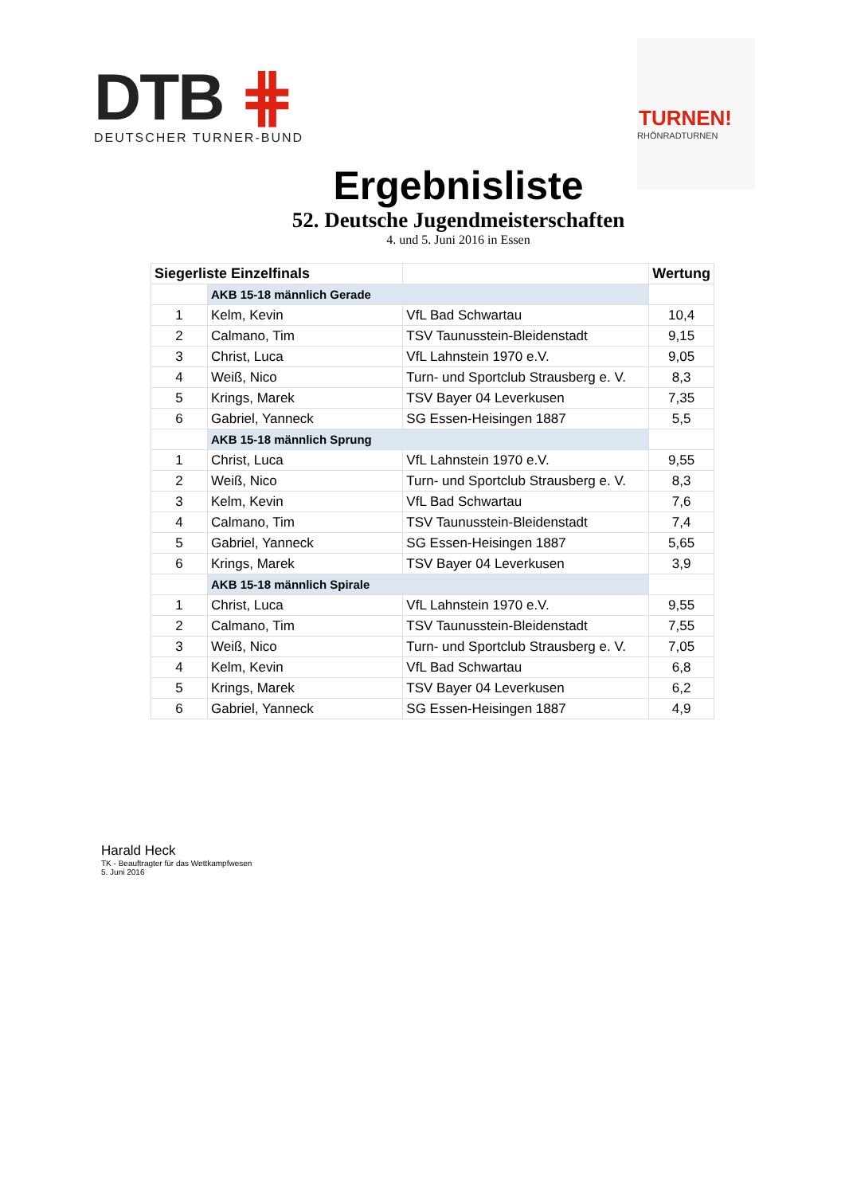DTB ⋕
DEUTSCHER TURNER-BUND
TURNEN!
RHÖNRADTURNEN
Ergebnisliste
52. Deutsche Jugendmeisterschaften
4. und 5. Juni 2016 in Essen
| Siegerliste Einzelfinals | | | Wertung |
| --- | --- | --- | --- |
| | AKB 15-18 männlich Gerade | | |
| 1 | Kelm, Kevin | VfL Bad Schwartau | 10,4 |
| 2 | Calmano, Tim | TSV Taunusstein-Bleidenstadt | 9,15 |
| 3 | Christ, Luca | VfL Lahnstein 1970 e.V. | 9,05 |
| 4 | Weiß, Nico | Turn- und Sportclub Strausberg e. V. | 8,3 |
| 5 | Krings, Marek | TSV Bayer 04 Leverkusen | 7,35 |
| 6 | Gabriel, Yanneck | SG Essen-Heisingen 1887 | 5,5 |
| | AKB 15-18 männlich Sprung | | |
| 1 | Christ, Luca | VfL Lahnstein 1970 e.V. | 9,55 |
| 2 | Weiß, Nico | Turn- und Sportclub Strausberg e. V. | 8,3 |
| 3 | Kelm, Kevin | VfL Bad Schwartau | 7,6 |
| 4 | Calmano, Tim | TSV Taunusstein-Bleidenstadt | 7,4 |
| 5 | Gabriel, Yanneck | SG Essen-Heisingen 1887 | 5,65 |
| 6 | Krings, Marek | TSV Bayer 04 Leverkusen | 3,9 |
| | AKB 15-18 männlich Spirale | | |
| 1 | Christ, Luca | VfL Lahnstein 1970 e.V. | 9,55 |
| 2 | Calmano, Tim | TSV Taunusstein-Bleidenstadt | 7,55 |
| 3 | Weiß, Nico | Turn- und Sportclub Strausberg e. V. | 7,05 |
| 4 | Kelm, Kevin | VfL Bad Schwartau | 6,8 |
| 5 | Krings, Marek | TSV Bayer 04 Leverkusen | 6,2 |
| 6 | Gabriel, Yanneck | SG Essen-Heisingen 1887 | 4,9 |
Harald Heck
TK - Beauftragter für das Wettkampfwesen
5. Juni 2016